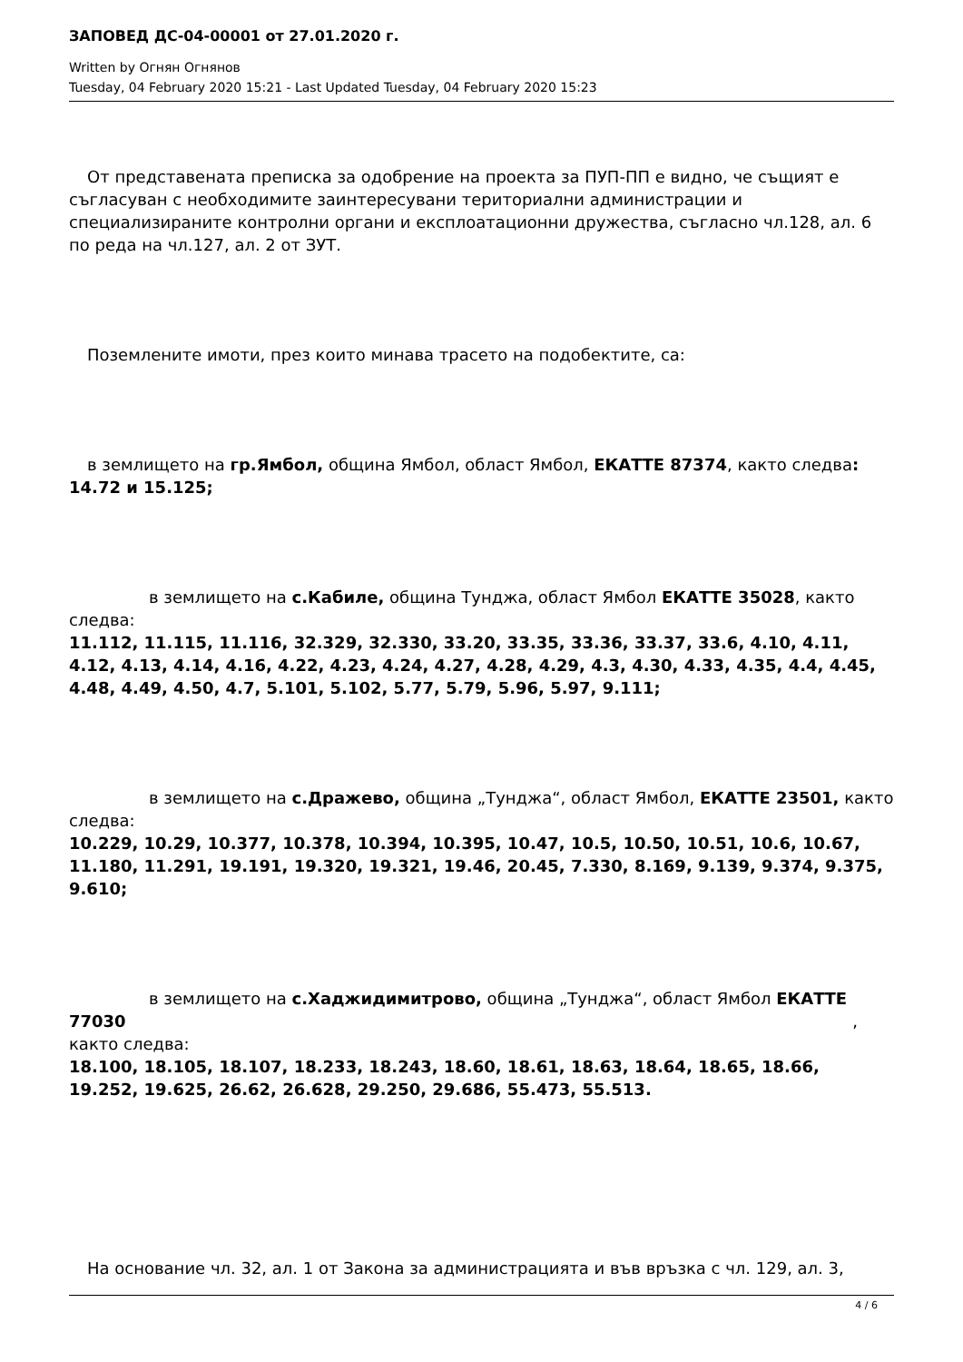ЗАПОВЕД ДС-04-00001 от 27.01.2020 г.
Written by Огнян Огнянов
Tuesday, 04 February 2020 15:21 - Last Updated Tuesday, 04 February 2020 15:23
От представената преписка за одобрение на проекта за ПУП-ПП е видно, че същият е съгласуван с необходимите заинтересувани териториални администрации и специализираните контролни органи и експлоатационни дружества, съгласно чл.128, ал. 6 по реда на чл.127, ал. 2 от ЗУТ.
Поземлените имоти, през които минава трасето на подобектите, са:
в землището на гр.Ямбол, община Ямбол, област Ямбол, ЕКАТТЕ 87374, както следва:
14.72 и 15.125;
в землището на с.Кабиле, община Тунджа, област Ямбол ЕКАТТЕ 35028, както следва:
11.112, 11.115, 11.116, 32.329, 32.330, 33.20, 33.35, 33.36, 33.37, 33.6, 4.10, 4.11, 4.12, 4.13, 4.14, 4.16, 4.22, 4.23, 4.24, 4.27, 4.28, 4.29, 4.3, 4.30, 4.33, 4.35, 4.4, 4.45, 4.48, 4.49, 4.50, 4.7, 5.101, 5.102, 5.77, 5.79, 5.96, 5.97, 9.111;
в землището на с.Дражево, община „Тунджа“, област Ямбол, ЕКАТТЕ 23501, както следва:
10.229, 10.29, 10.377, 10.378, 10.394, 10.395, 10.47, 10.5, 10.50, 10.51, 10.6, 10.67, 11.180, 11.291, 19.191, 19.320, 19.321, 19.46, 20.45, 7.330, 8.169, 9.139, 9.374, 9.375, 9.610;
в землището на с.Хаджидимитрово, община „Тунджа“, област Ямбол ЕКАТТЕ
77030 ,
както следва:
18.100, 18.105, 18.107, 18.233, 18.243, 18.60, 18.61, 18.63, 18.64, 18.65, 18.66, 19.252, 19.625, 26.62, 26.628, 29.250, 29.686, 55.473, 55.513.
На основание чл. 32, ал. 1 от Закона за администрацията и във връзка с чл. 129, ал. 3,
4 / 6